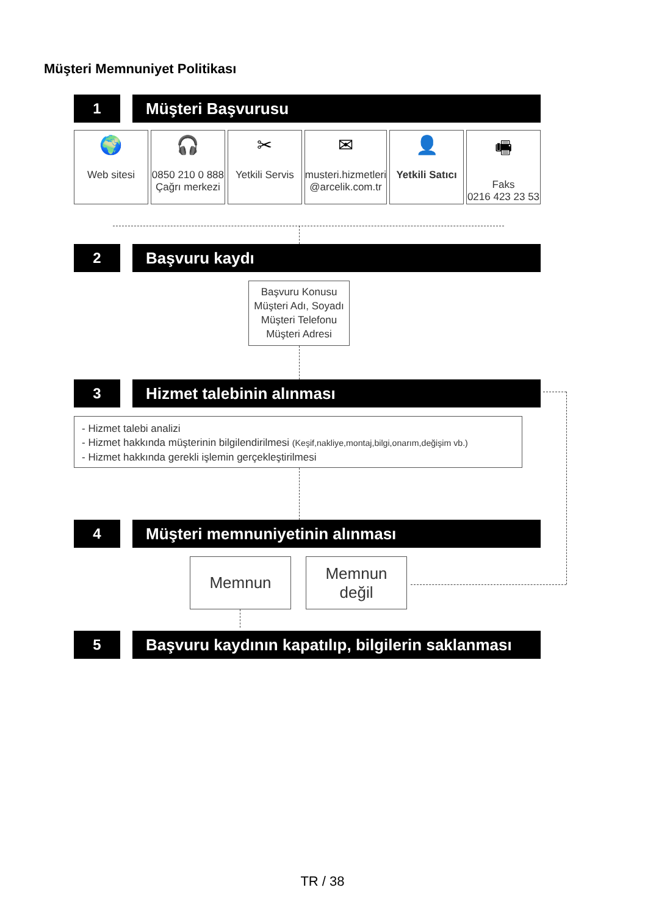Müşteri Memnuniyet Politikası
1 Müşteri Başvurusu
🌍
Web sitesi
🎧
0850 210 0 888
Çağrı merkezi
✂
Yetkili Servis
✉
musteri.hizmetleri
@arcelik.com.tr
👤
Yetkili Satıcı
🖷
Faks
0216 423 23 53
2 Başvuru kaydı
Başvuru Konusu
Müşteri Adı, Soyadı
Müşteri Telefonu
Müşteri Adresi
3 Hizmet talebinin alınması
- Hizmet talebi analizi
- Hizmet hakkında müşterinin bilgilendirilmesi (Keşif,nakliye,montaj,bilgi,onarım,değişim vb.)
- Hizmet hakkında gerekli işlemin gerçekleştirilmesi
4 Müşteri memnuniyetinin alınması
Memnun
Memnun
değil
5 Başvuru kaydının kapatılıp, bilgilerin saklanması
TR / 38